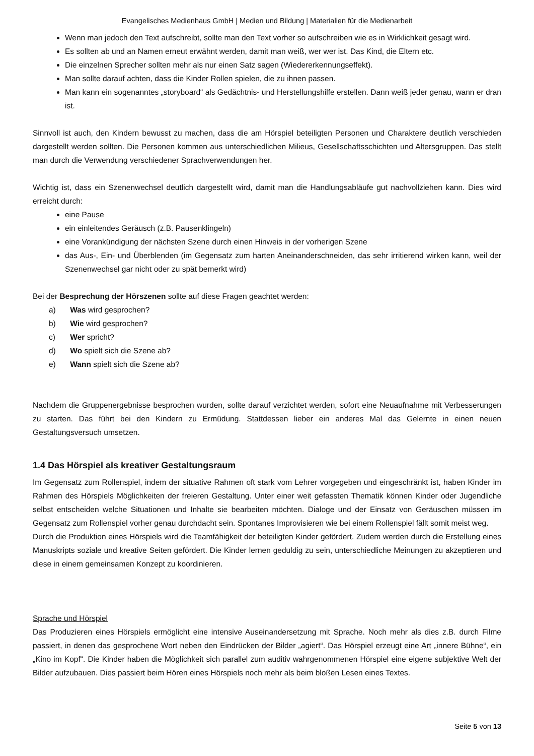Evangelisches Medienhaus GmbH | Medien und Bildung | Materialien für die Medienarbeit
Wenn man jedoch den Text aufschreibt, sollte man den Text vorher so aufschreiben wie es in Wirklichkeit gesagt wird.
Es sollten ab und an Namen erneut erwähnt werden, damit man weiß, wer wer ist. Das Kind, die Eltern etc.
Die einzelnen Sprecher sollten mehr als nur einen Satz sagen (Wiedererkennungseffekt).
Man sollte darauf achten, dass die Kinder Rollen spielen, die zu ihnen passen.
Man kann ein sogenanntes „storyboard“ als Gedächtnis- und Herstellungshilfe erstellen. Dann weiß jeder genau, wann er dran ist.
Sinnvoll ist auch, den Kindern bewusst zu machen, dass die am Hörspiel beteiligten Personen und Charaktere deutlich verschieden dargestellt werden sollten. Die Personen kommen aus unterschiedlichen Milieus, Gesellschaftsschichten und Altersgruppen. Das stellt man durch die Verwendung verschiedener Sprachverwendungen her.
Wichtig ist, dass ein Szenenwechsel deutlich dargestellt wird, damit man die Handlungsabläufe gut nachvollziehen kann. Dies wird erreicht durch:
eine Pause
ein einleitendes Geräusch (z.B. Pausenklingeln)
eine Vorankündigung der nächsten Szene durch einen Hinweis in der vorherigen Szene
das Aus-, Ein- und Überblenden (im Gegensatz zum harten Aneinanderschneiden, das sehr irritierend wirken kann, weil der Szenenwechsel gar nicht oder zu spät bemerkt wird)
Bei der Besprechung der Hörszenen sollte auf diese Fragen geachtet werden:
a) Was wird gesprochen?
b) Wie wird gesprochen?
c) Wer spricht?
d) Wo spielt sich die Szene ab?
e) Wann spielt sich die Szene ab?
Nachdem die Gruppenergebnisse besprochen wurden, sollte darauf verzichtet werden, sofort eine Neuaufnahme mit Verbesserungen zu starten. Das führt bei den Kindern zu Ermüdung. Stattdessen lieber ein anderes Mal das Gelernte in einen neuen Gestaltungsversuch umsetzen.
1.4 Das Hörspiel als kreativer Gestaltungsraum
Im Gegensatz zum Rollenspiel, indem der situative Rahmen oft stark vom Lehrer vorgegeben und eingeschränkt ist, haben Kinder im Rahmen des Hörspiels Möglichkeiten der freieren Gestaltung. Unter einer weit gefassten Thematik können Kinder oder Jugendliche selbst entscheiden welche Situationen und Inhalte sie bearbeiten möchten. Dialoge und der Einsatz von Geräuschen müssen im Gegensatz zum Rollenspiel vorher genau durchdacht sein. Spontanes Improvisieren wie bei einem Rollenspiel fällt somit meist weg.
Durch die Produktion eines Hörspiels wird die Teamfähigkeit der beteiligten Kinder gefördert. Zudem werden durch die Erstellung eines Manuskripts soziale und kreative Seiten gefördert. Die Kinder lernen geduldig zu sein, unterschiedliche Meinungen zu akzeptieren und diese in einem gemeinsamen Konzept zu koordinieren.
Sprache und Hörspiel
Das Produzieren eines Hörspiels ermöglicht eine intensive Auseinandersetzung mit Sprache. Noch mehr als dies z.B. durch Filme passiert, in denen das gesprochene Wort neben den Eindrücken der Bilder „agiert“. Das Hörspiel erzeugt eine Art „innere Bühne“, ein „Kino im Kopf“. Die Kinder haben die Möglichkeit sich parallel zum auditiv wahrgenommenen Hörspiel eine eigene subjektive Welt der Bilder aufzubauen. Dies passiert beim Hören eines Hörspiels noch mehr als beim bloßen Lesen eines Textes.
Seite 5 von 13